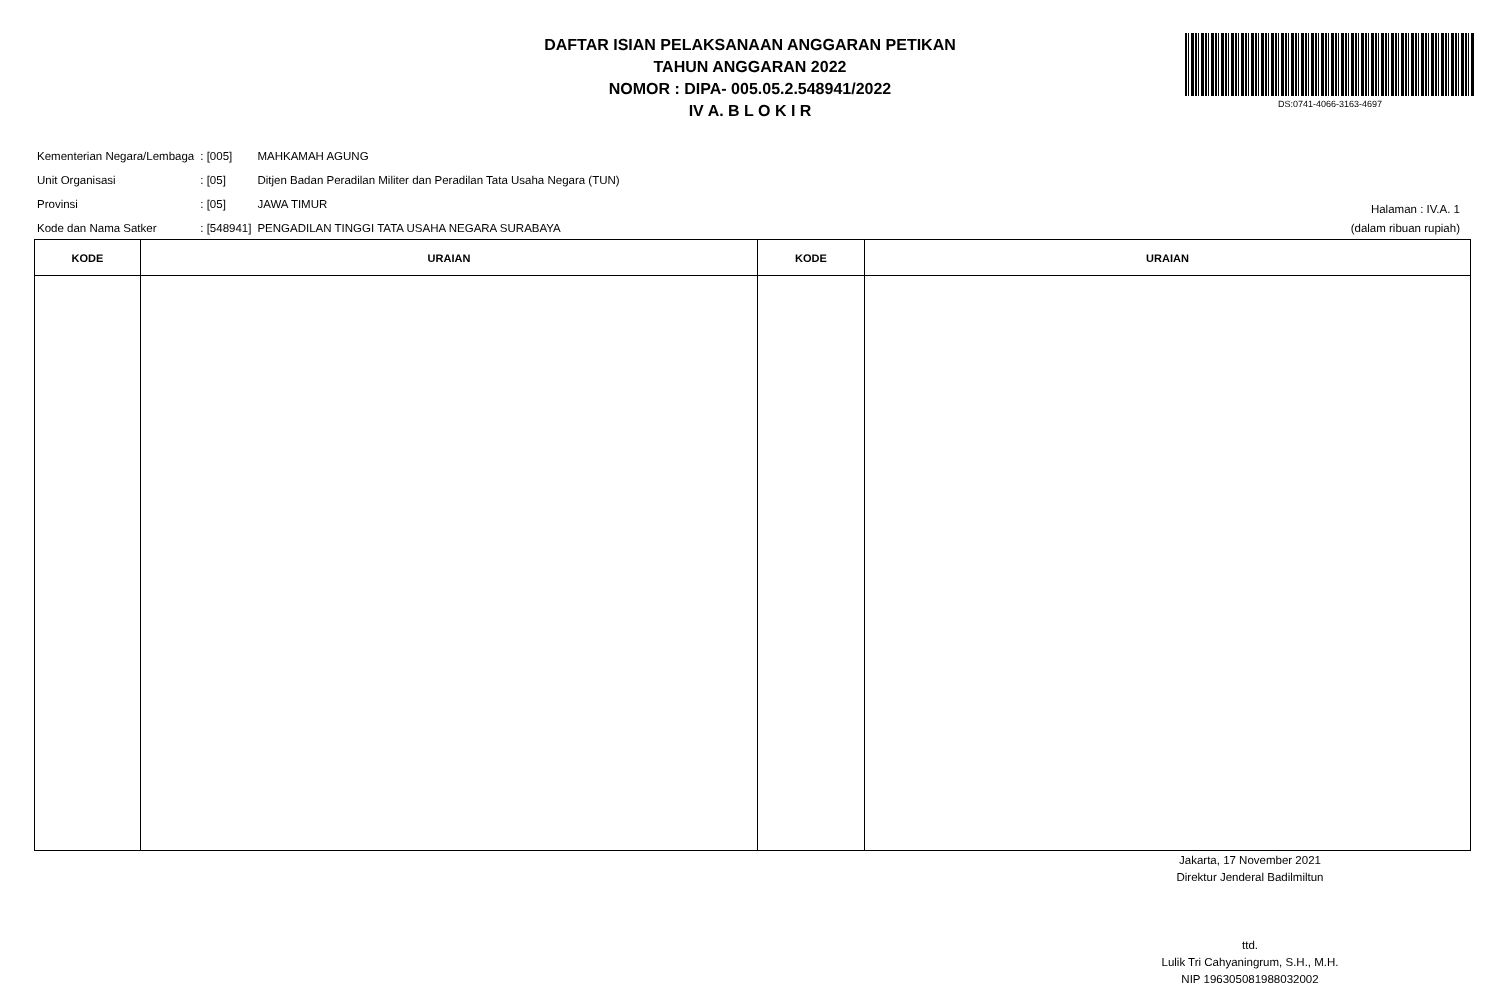DAFTAR ISIAN PELAKSANAAN ANGGARAN PETIKAN
TAHUN ANGGARAN 2022
NOMOR : DIPA- 005.05.2.548941/2022
IV A. B L O K I R
DS:0741-4066-3163-4697
| Kementerian Negara/Lembaga | : [005] | MAHKAMAH AGUNG |
| Unit Organisasi | : [05] | Ditjen Badan Peradilan Militer dan Peradilan Tata Usaha Negara (TUN) |
| Provinsi | : [05] | JAWA TIMUR |
| Kode dan Nama Satker | : [548941] | PENGADILAN TINGGI TATA USAHA NEGARA SURABAYA |
Halaman : IV.A. 1
(dalam ribuan rupiah)
| KODE | URAIAN | KODE | URAIAN |
| --- | --- | --- | --- |
Jakarta, 17 November 2021
Direktur Jenderal Badilmiltun
ttd.
Lulik Tri Cahyaningrum, S.H., M.H.
NIP 196305081988032002